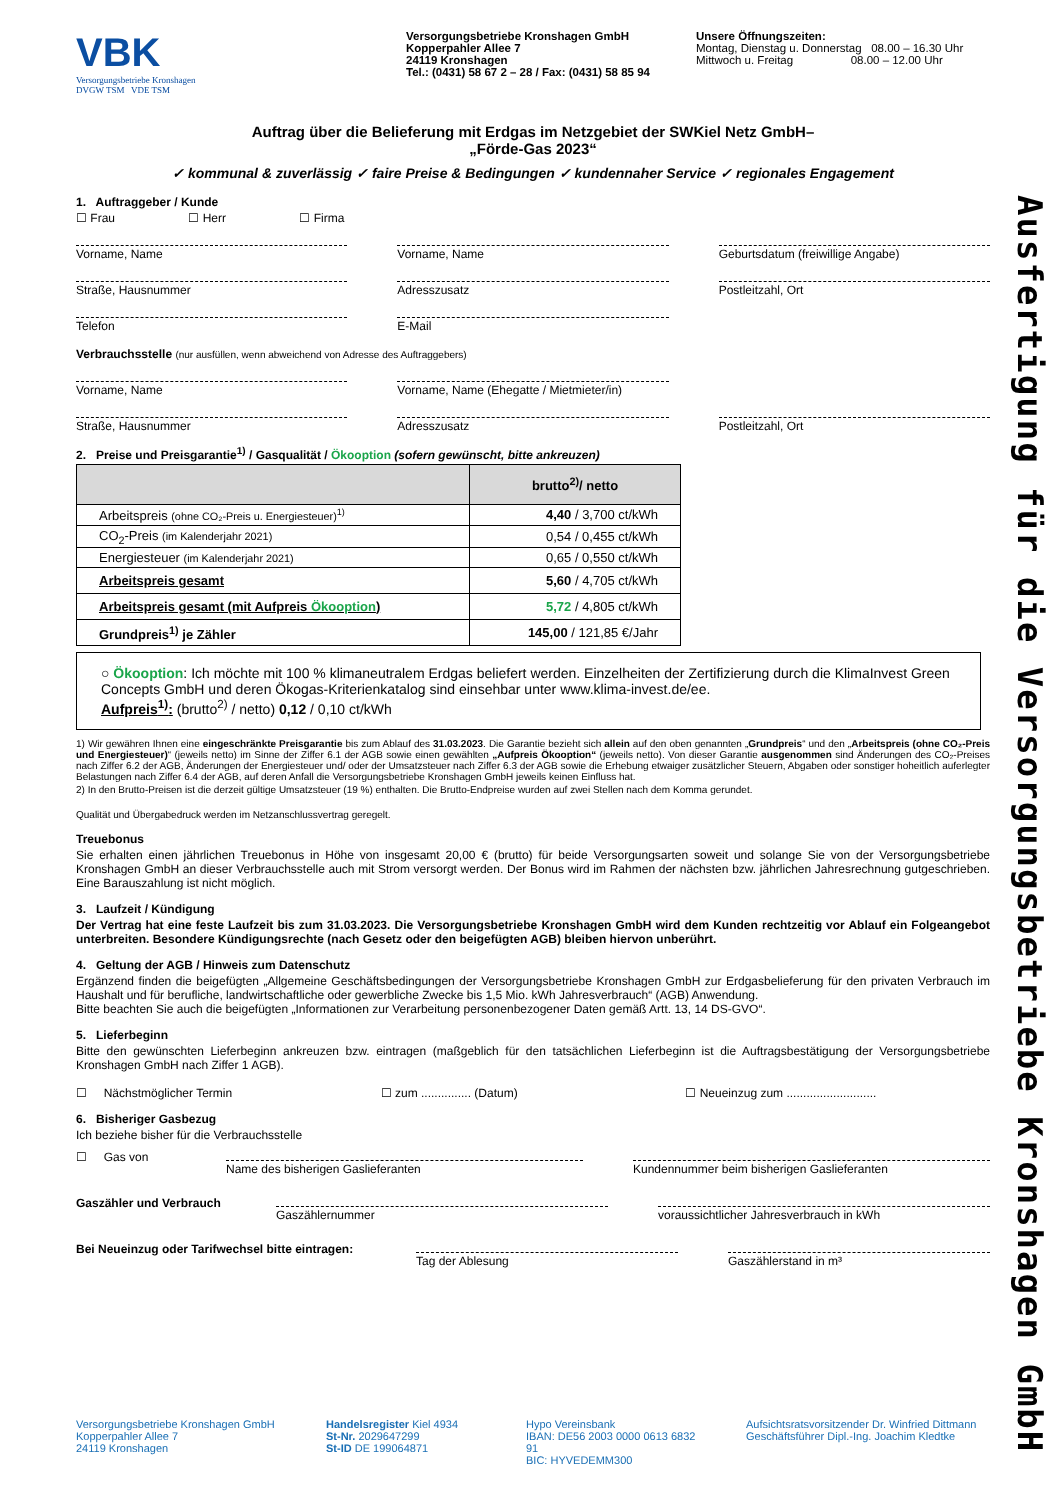Ausfertigung für die Versorgungsbetriebe Kronshagen GmbH
VBK
Versorgungsbetriebe Kronshagen
DVGW TSM VDE TSM
Versorgungsbetriebe Kronshagen GmbH
Kopperpahler Allee 7
24119 Kronshagen
Tel.: (0431) 58 67 2 – 28 / Fax: (0431) 58 85 94
Unsere Öffnungszeiten:
Montag, Dienstag u. Donnerstag 08.00 – 16.30 Uhr
Mittwoch u. Freitag 08.00 – 12.00 Uhr
Auftrag über die Belieferung mit Erdgas im Netzgebiet der SWKiel Netz GmbH–
„Förde-Gas 2023“
✓ kommunal & zuverlässig ✓ faire Preise & Bedingungen ✓ kundennaher Service ✓ regionales Engagement
1. Auftraggeber / Kunde
☐ Frau ☐ Herr ☐ Firma
Vorname, Name Vorname, Name Geburtsdatum (freiwillige Angabe)
Straße, Hausnummer Adresszusatz Postleitzahl, Ort
Telefon E-Mail
Verbrauchsstelle (nur ausfüllen, wenn abweichend von Adresse des Auftraggebers)
Vorname, Name Vorname, Name (Ehegatte / Mietmieter/in)
Straße, Hausnummer Adresszusatz Postleitzahl, Ort
2. Preise und Preisgarantie<sup>1)</sup> / Gasqualität / Ökooption (sofern gewünscht, bitte ankreuzen)
| | brutto<sup>2)</sup>/ netto |
| --- | --- |
| Arbeitspreis (ohne CO₂-Preis u. Energiesteuer)<sup>1)</sup> | 4,40 / 3,700 ct/kWh |
| CO<sub>2</sub>-Preis (im Kalenderjahr 2021) | 0,54 / 0,455 ct/kWh |
| Energiesteuer (im Kalenderjahr 2021) | 0,65 / 0,550 ct/kWh |
| Arbeitspreis gesamt | 5,60 / 4,705 ct/kWh |
| Arbeitspreis gesamt (mit Aufpreis Ökooption ) | 5,72 / 4,805 ct/kWh |
| Grundpreis<sup>1)</sup> je Zähler | 145,00 / 121,85 €/Jahr |
○ Ökooption: Ich möchte mit 100 % klimaneutralem Erdgas beliefert werden. Einzelheiten der Zertifizierung durch die KlimaInvest Green Concepts GmbH und deren Ökogas-Kriterienkatalog sind einsehbar unter www.klima-invest.de/ee.
Aufpreis<sup>1)</sup>: (brutto<sup>2)</sup> / netto) 0,12 / 0,10 ct/kWh
1) Wir gewähren Ihnen eine eingeschränkte Preisgarantie bis zum Ablauf des 31.03.2023. Die Garantie bezieht sich allein auf den oben genannten „Grundpreis“ und den „Arbeitspreis (ohne CO₂-Preis und Energiesteuer)“ (jeweils netto) im Sinne der Ziffer 6.1 der AGB sowie einen gewählten „Aufpreis Ökooption“ (jeweils netto). Von dieser Garantie ausgenommen sind Änderungen des CO₂-Preises nach Ziffer 6.2 der AGB, Änderungen der Energiesteuer und/ oder der Umsatzsteuer nach Ziffer 6.3 der AGB sowie die Erhebung etwaiger zusätzlicher Steuern, Abgaben oder sonstiger hoheitlich auferlegter Belastungen nach Ziffer 6.4 der AGB, auf deren Anfall die Versorgungsbetriebe Kronshagen GmbH jeweils keinen Einfluss hat.
2) In den Brutto-Preisen ist die derzeit gültige Umsatzsteuer (19 %) enthalten. Die Brutto-Endpreise wurden auf zwei Stellen nach dem Komma gerundet.
Qualität und Übergabedruck werden im Netzanschlussvertrag geregelt.
Treuebonus
Sie erhalten einen jährlichen Treuebonus in Höhe von insgesamt 20,00 € (brutto) für beide Versorgungsarten soweit und solange Sie von der Versorgungsbetriebe Kronshagen GmbH an dieser Verbrauchsstelle auch mit Strom versorgt werden. Der Bonus wird im Rahmen der nächsten bzw. jährlichen Jahresrechnung gutgeschrieben. Eine Barauszahlung ist nicht möglich.
3. Laufzeit / Kündigung
Der Vertrag hat eine feste Laufzeit bis zum 31.03.2023. Die Versorgungsbetriebe Kronshagen GmbH wird dem Kunden rechtzeitig vor Ablauf ein Folgeangebot unterbreiten. Besondere Kündigungsrechte (nach Gesetz oder den beigefügten AGB) bleiben hiervon unberührt.
4. Geltung der AGB / Hinweis zum Datenschutz
Ergänzend finden die beigefügten „Allgemeine Geschäftsbedingungen der Versorgungsbetriebe Kronshagen GmbH zur Erdgasbelieferung für den privaten Verbrauch im Haushalt und für berufliche, landwirtschaftliche oder gewerbliche Zwecke bis 1,5 Mio. kWh Jahresverbrauch“ (AGB) Anwendung.
Bitte beachten Sie auch die beigefügten „Informationen zur Verarbeitung personenbezogener Daten gemäß Artt. 13, 14 DS-GVO“.
5. Lieferbeginn
Bitte den gewünschten Lieferbeginn ankreuzen bzw. eintragen (maßgeblich für den tatsächlichen Lieferbeginn ist die Auftragsbestätigung der Versorgungsbetriebe Kronshagen GmbH nach Ziffer 1 AGB).
☐ Nächstmöglicher Termin ☐ zum ............... (Datum) ☐ Neueinzug zum ...........................
6. Bisheriger Gasbezug
Ich beziehe bisher für die Verbrauchsstelle
☐ Gas von
Name des bisherigen Gaslieferanten
Kundennummer beim bisherigen Gaslieferanten
Gaszähler und Verbrauch
Gaszählernummer voraussichtlicher Jahresverbrauch in kWh
Bei Neueinzug oder Tarifwechsel bitte eintragen:
Tag der Ablesung Gaszählerstand in m³
Versorgungsbetriebe Kronshagen GmbH
Kopperpahler Allee 7
24119 Kronshagen
Handelsregister Kiel 4934
St-Nr. 2029647299
St-ID DE 199064871
Hypo Vereinsbank
IBAN: DE56 2003 0000 0613 6832 91
BIC: HYVEDEMM300
Aufsichtsratsvorsitzender Dr. Winfried Dittmann
Geschäftsführer Dipl.-Ing. Joachim Kledtke